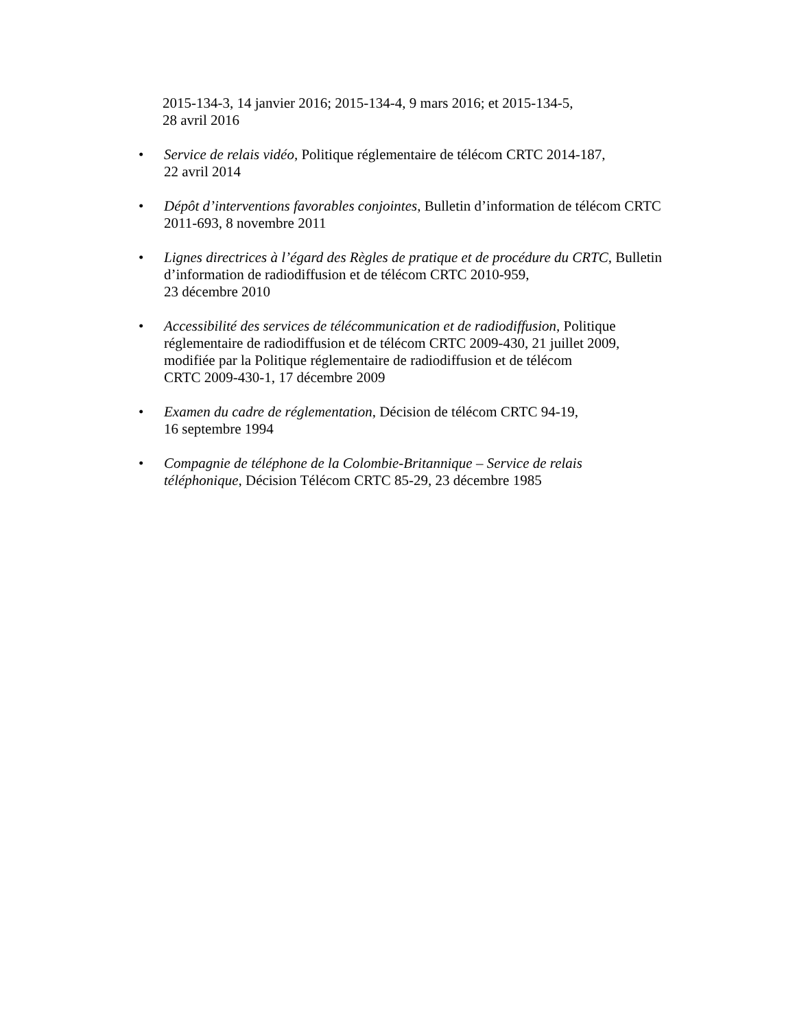2015-134-3, 14 janvier 2016; 2015-134-4, 9 mars 2016; et 2015-134-5,
28 avril 2016
• Service de relais vidéo, Politique réglementaire de télécom CRTC 2014-187,
22 avril 2014
• Dépôt d’interventions favorables conjointes, Bulletin d’information de télécom CRTC 2011-693, 8 novembre 2011
• Lignes directrices à l’égard des Règles de pratique et de procédure du CRTC, Bulletin d’information de radiodiffusion et de télécom CRTC 2010-959,
23 décembre 2010
• Accessibilité des services de télécommunication et de radiodiffusion, Politique réglementaire de radiodiffusion et de télécom CRTC 2009-430, 21 juillet 2009, modifiée par la Politique réglementaire de radiodiffusion et de télécom
CRTC 2009-430-1, 17 décembre 2009
• Examen du cadre de réglementation, Décision de télécom CRTC 94-19,
16 septembre 1994
• Compagnie de téléphone de la Colombie-Britannique – Service de relais téléphonique, Décision Télécom CRTC 85-29, 23 décembre 1985